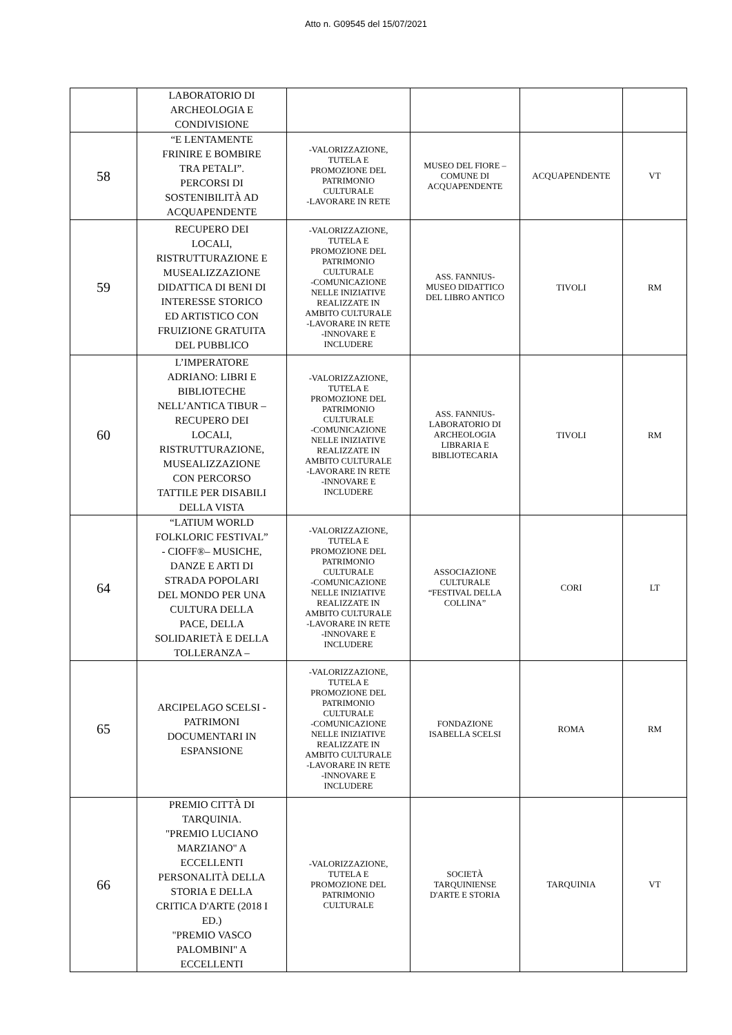Atto n. G09545 del 15/07/2021
| | LABORATORIO DI ARCHEOLOGIA E CONDIVISIONE | | | | |
| 58 | “E LENTAMENTE FRINIRE E BOMBIRE TRA PETALI”. PERCORSI DI SOSTENIBILITÀ AD ACQUAPENDENTE | -VALORIZZAZIONE, TUTELA E PROMOZIONE DEL PATRIMONIO CULTURALE -LAVORARE IN RETE | MUSEO DEL FIORE – COMUNE DI ACQUAPENDENTE | ACQUAPENDENTE | VT |
| 59 | RECUPERO DEI LOCALI, RISTRUTTURAZIONE E MUSEALIZZAZIONE DIDATTICA DI BENI DI INTERESSE STORICO ED ARTISTICO CON FRUIZIONE GRATUITA DEL PUBBLICO | -VALORIZZAZIONE, TUTELA E PROMOZIONE DEL PATRIMONIO CULTURALE -COMUNICAZIONE NELLE INIZIATIVE REALIZZATE IN AMBITO CULTURALE -LAVORARE IN RETE -INNOVARE E INCLUDERE | ASS. FANNIUS- MUSEO DIDATTICO DEL LIBRO ANTICO | TIVOLI | RM |
| 60 | L’IMPERATORE ADRIANO: LIBRI E BIBLIOTECHE NELL’ANTICA TIBUR – RECUPERO DEI LOCALI, RISTRUTTURAZIONE, MUSEALIZZAZIONE CON PERCORSO TATTILE PER DISABILI DELLA VISTA | -VALORIZZAZIONE, TUTELA E PROMOZIONE DEL PATRIMONIO CULTURALE -COMUNICAZIONE NELLE INIZIATIVE REALIZZATE IN AMBITO CULTURALE -LAVORARE IN RETE -INNOVARE E INCLUDERE | ASS. FANNIUS- LABORATORIO DI ARCHEOLOGIA LIBRARIA E BIBLIOTECARIA | TIVOLI | RM |
| 64 | “LATIUM WORLD FOLKLORIC FESTIVAL” - CIOFF®– MUSICHE, DANZE E ARTI DI STRADA POPOLARI DEL MONDO PER UNA CULTURA DELLA PACE, DELLA SOLIDARIETÀ E DELLA TOLLERANZA – | -VALORIZZAZIONE, TUTELA E PROMOZIONE DEL PATRIMONIO CULTURALE -COMUNICAZIONE NELLE INIZIATIVE REALIZZATE IN AMBITO CULTURALE -LAVORARE IN RETE -INNOVARE E INCLUDERE | ASSOCIAZIONE CULTURALE “FESTIVAL DELLA COLLINA” | CORI | LT |
| 65 | ARCIPELAGO SCELSI - PATRIMONI DOCUMENTARI IN ESPANSIONE | -VALORIZZAZIONE, TUTELA E PROMOZIONE DEL PATRIMONIO CULTURALE -COMUNICAZIONE NELLE INIZIATIVE REALIZZATE IN AMBITO CULTURALE -LAVORARE IN RETE -INNOVARE E INCLUDERE | FONDAZIONE ISABELLA SCELSI | ROMA | RM |
| 66 | PREMIO CITTÀ DI TARQUINIA. "PREMIO LUCIANO MARZIANO" A ECCELLENTI PERSONALITÀ DELLA STORIA E DELLA CRITICA D'ARTE (2018 I ED.) "PREMIO VASCO PALOMBINI" A ECCELLENTI | -VALORIZZAZIONE, TUTELA E PROMOZIONE DEL PATRIMONIO CULTURALE | SOCIETÀ TARQUINIENSE D'ARTE E STORIA | TARQUINIA | VT |